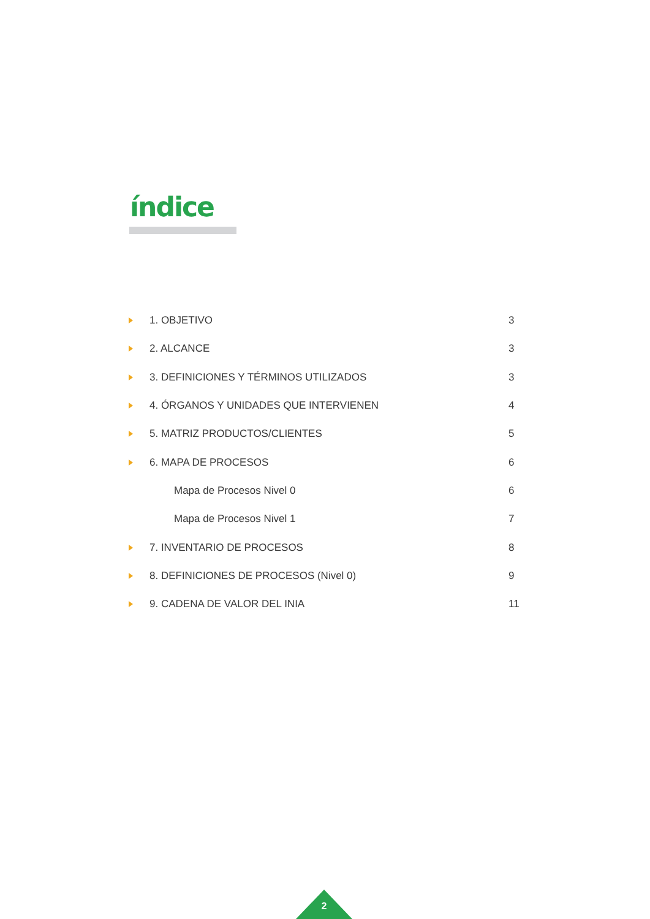índice
1. OBJETIVO 3
2. ALCANCE 3
3. DEFINICIONES Y TÉRMINOS UTILIZADOS
3
4. ÓRGANOS Y UNIDADES QUE INTERVIENEN
4
5. MATRIZ PRODUCTOS/CLIENTES 5
6. MAPA DE PROCESOS 6
Mapa de Procesos Nivel 0 6
Mapa de Procesos Nivel 1 7
7. INVENTARIO DE PROCESOS 8
8. DEFINICIONES DE PROCESOS (Nivel 0)
9
9. CADENA DE VALOR DEL INIA
11
2